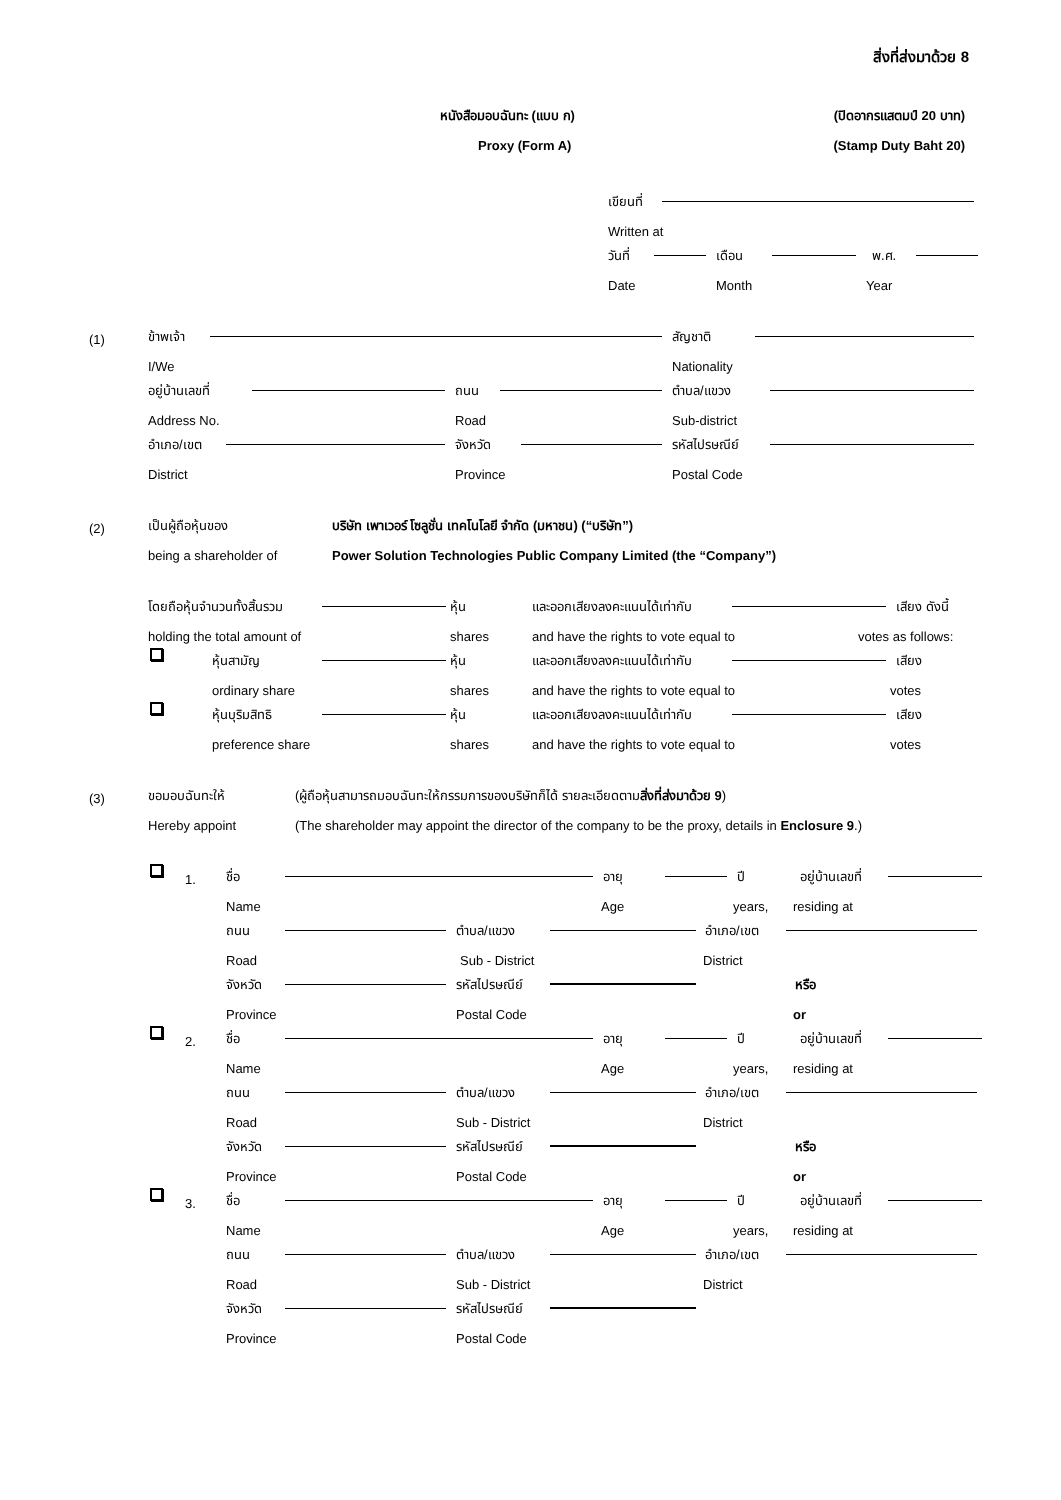สิ่งที่ส่งมาด้วย 8
หนังสือมอบฉันทะ (แบบ ก) (ปิดอากรแสตมป์ 20 บาท)
Proxy (Form A) (Stamp Duty Baht 20)
เขียนที่
Written at
วันที่ เดือน พ.ศ.
Date Month Year
(1) ข้าพเจ้า สัญชาติ
I/We Nationality
อยู่บ้านเลขที่ ถนน ตำบล/แขวง
Address No. Road Sub-district
อำเภอ/เขต จังหวัด รหัสไปรษณีย์
District Province Postal Code
(2) เป็นผู้ถือหุ้นของ บริษัท เพาเวอร์ โซลูชั่น เทคโนโลยี จำกัด (มหาชน) (“บริษัท”)
being a shareholder of Power Solution Technologies Public Company Limited (the “Company”)
โดยถือหุ้นจำนวนทั้งสิ้นรวม หุ้น และออกเสียงลงคะแนนได้เท่ากับ เสียง ดังนี้
holding the total amount of shares and have the rights to vote equal to votes as follows:
หุ้นสามัญ หุ้น และออกเสียงลงคะแนนได้เท่ากับ เสียง
ordinary share shares and have the rights to vote equal to votes
หุ้นบุริมสิทธิ หุ้น และออกเสียงลงคะแนนได้เท่ากับ เสียง
preference share shares and have the rights to vote equal to votes
(3) ขอมอบฉันทะให้ (ผู้ถือหุ้นสามารถมอบฉันทะให้กรรมการของบริษัทก็ได้ รายละเอียดตามสิ่งที่ส่งมาด้วย 9)
Hereby appoint (The shareholder may appoint the director of the company to be the proxy, details in Enclosure 9.)
1. ชื่อ อายุ ปี อยู่บ้านเลขที่
Name Age years, residing at
ถนน ตำบล/แขวง อำเภอ/เขต
Road Sub - District District
จังหวัด รหัสไปรษณีย์ หรือ
Province Postal Code or
2. ชื่อ อายุ ปี อยู่บ้านเลขที่
Name Age years, residing at
ถนน ตำบล/แขวง อำเภอ/เขต
Road Sub - District District
จังหวัด รหัสไปรษณีย์ หรือ
Province Postal Code or
3. ชื่อ อายุ ปี อยู่บ้านเลขที่
Name Age years, residing at
ถนน ตำบล/แขวง อำเภอ/เขต
Road Sub - District District
จังหวัด รหัสไปรษณีย์
Province Postal Code